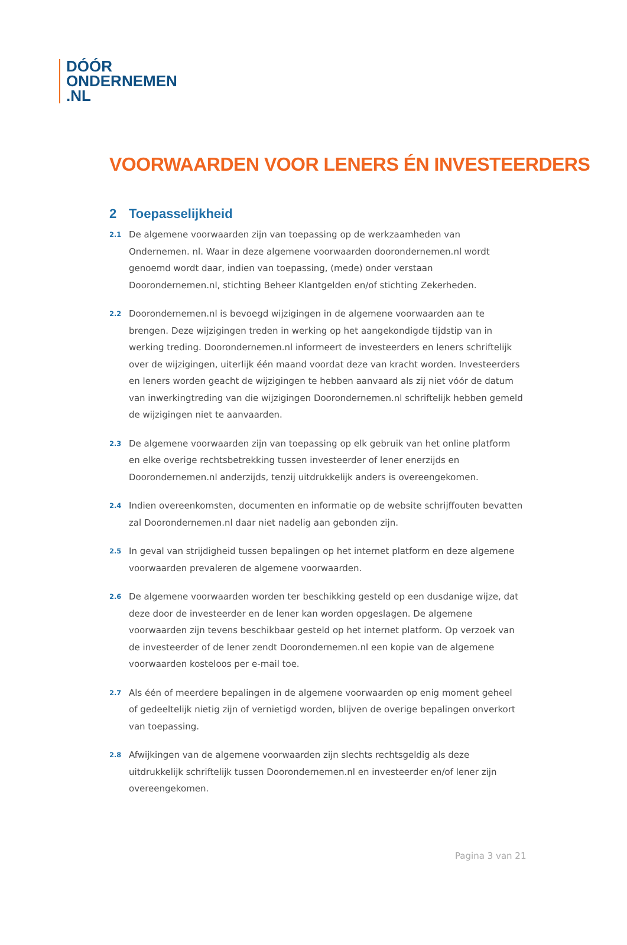DÓÓR
ONDERNEMEN
.NL
VOORWAARDEN VOOR LENERS ÉN INVESTEERDERS
2 Toepasselijkheid
2.1
De algemene voorwaarden zijn van toepassing op de werkzaamheden van Ondernemen. nl. Waar in deze algemene voorwaarden doorondernemen.nl wordt genoemd wordt daar, indien van toepassing, (mede) onder verstaan Doorondernemen.nl, stichting Beheer Klantgelden en/of stichting Zekerheden.
2.2
Doorondernemen.nl is bevoegd wijzigingen in de algemene voorwaarden aan te brengen. Deze wijzigingen treden in werking op het aangekondigde tijdstip van in werking treding. Doorondernemen.nl informeert de investeerders en leners schriftelijk over de wijzigingen, uiterlijk één maand voordat deze van kracht worden. Investeerders en leners worden geacht de wijzigingen te hebben aanvaard als zij niet vóór de datum van inwerkingtreding van die wijzigingen Doorondernemen.nl schriftelijk hebben gemeld de wijzigingen niet te aanvaarden.
2.3
De algemene voorwaarden zijn van toepassing op elk gebruik van het online platform en elke overige rechtsbetrekking tussen investeerder of lener enerzijds en Doorondernemen.nl anderzijds, tenzij uitdrukkelijk anders is overeengekomen.
2.4
Indien overeenkomsten, documenten en informatie op de website schrijffouten bevatten zal Doorondernemen.nl daar niet nadelig aan gebonden zijn.
2.5
In geval van strijdigheid tussen bepalingen op het internet platform en deze algemene voorwaarden prevaleren de algemene voorwaarden.
2.6
De algemene voorwaarden worden ter beschikking gesteld op een dusdanige wijze, dat deze door de investeerder en de lener kan worden opgeslagen. De algemene voorwaarden zijn tevens beschikbaar gesteld op het internet platform. Op verzoek van de investeerder of de lener zendt Doorondernemen.nl een kopie van de algemene voorwaarden kosteloos per e-mail toe.
2.7
Als één of meerdere bepalingen in de algemene voorwaarden op enig moment geheel of gedeeltelijk nietig zijn of vernietigd worden, blijven de overige bepalingen onverkort van toepassing.
2.8
Afwijkingen van de algemene voorwaarden zijn slechts rechtsgeldig als deze uitdrukkelijk schriftelijk tussen Doorondernemen.nl en investeerder en/of lener zijn overeengekomen.
Pagina 3 van 21